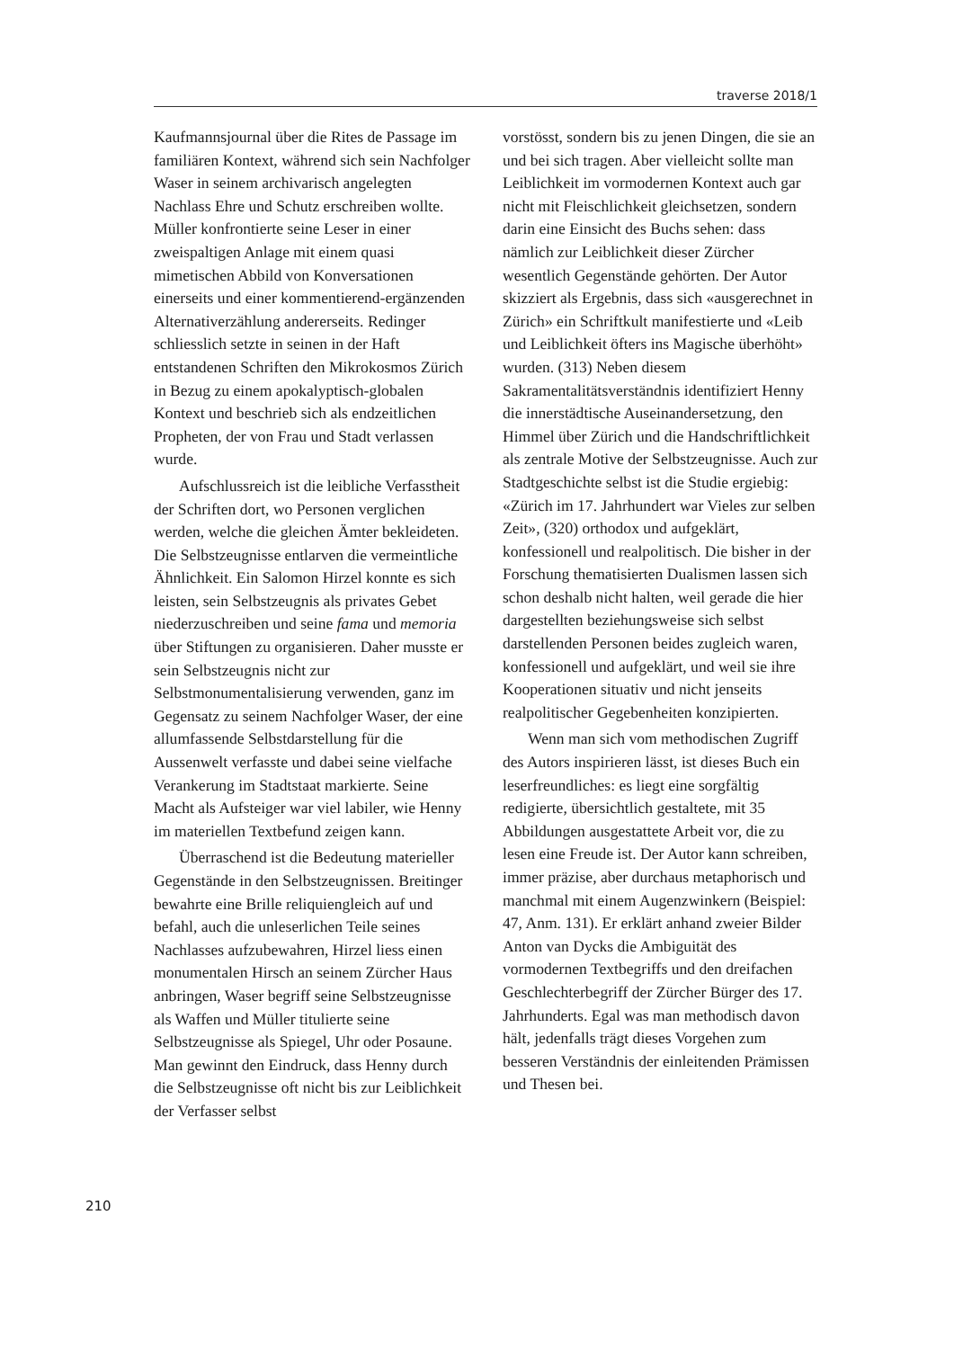traverse 2018/1
Kaufmannsjournal über die Rites de Passage im familiären Kontext, während sich sein Nachfolger Waser in seinem archivarisch angelegten Nachlass Ehre und Schutz erschreiben wollte. Müller konfrontierte seine Leser in einer zweispaltigen Anlage mit einem quasi mimetischen Abbild von Konversationen einerseits und einer kommentierend-ergänzenden Alternativerzählung andererseits. Redinger schliesslich setzte in seinen in der Haft entstandenen Schriften den Mikrokosmos Zürich in Bezug zu einem apokalyptisch-globalen Kontext und beschrieb sich als endzeitlichen Propheten, der von Frau und Stadt verlassen wurde.
Aufschlussreich ist die leibliche Verfasstheit der Schriften dort, wo Personen verglichen werden, welche die gleichen Ämter bekleideten. Die Selbstzeugnisse entlarven die vermeintliche Ähnlichkeit. Ein Salomon Hirzel konnte es sich leisten, sein Selbstzeugnis als privates Gebet niederzuschreiben und seine fama und memoria über Stiftungen zu organisieren. Daher musste er sein Selbstzeugnis nicht zur Selbstmonumentalisierung verwenden, ganz im Gegensatz zu seinem Nachfolger Waser, der eine allumfassende Selbstdarstellung für die Aussenwelt verfasste und dabei seine vielfache Verankerung im Stadtstaat markierte. Seine Macht als Aufsteiger war viel labiler, wie Henny im materiellen Textbefund zeigen kann.
Überraschend ist die Bedeutung materieller Gegenstände in den Selbstzeugnissen. Breitinger bewahrte eine Brille reliquiengleich auf und befahl, auch die unleserlichen Teile seines Nachlasses aufzubewahren, Hirzel liess einen monumentalen Hirsch an seinem Zürcher Haus anbringen, Waser begriff seine Selbstzeugnisse als Waffen und Müller titulierte seine Selbstzeugnisse als Spiegel, Uhr oder Posaune. Man gewinnt den Eindruck, dass Henny durch die Selbstzeugnisse oft nicht bis zur Leiblichkeit der Verfasser selbst
vorstösst, sondern bis zu jenen Dingen, die sie an und bei sich tragen. Aber vielleicht sollte man Leiblichkeit im vormodernen Kontext auch gar nicht mit Fleischlichkeit gleichsetzen, sondern darin eine Einsicht des Buchs sehen: dass nämlich zur Leiblichkeit dieser Zürcher wesentlich Gegenstände gehörten. Der Autor skizziert als Ergebnis, dass sich «ausgerechnet in Zürich» ein Schriftkult manifestierte und «Leib und Leiblichkeit öfters ins Magische überhöht» wurden. (313) Neben diesem Sakramentalitätsverständnis identifiziert Henny die innerstädtische Auseinandersetzung, den Himmel über Zürich und die Handschriftlichkeit als zentrale Motive der Selbstzeugnisse. Auch zur Stadtgeschichte selbst ist die Studie ergiebig: «Zürich im 17. Jahrhundert war Vieles zur selben Zeit», (320) orthodox und aufgeklärt, konfessionell und realpolitisch. Die bisher in der Forschung thematisierten Dualismen lassen sich schon deshalb nicht halten, weil gerade die hier dargestellten beziehungsweise sich selbst darstellenden Personen beides zugleich waren, konfessionell und aufgeklärt, und weil sie ihre Kooperationen situativ und nicht jenseits realpolitischer Gegebenheiten konzipierten.
Wenn man sich vom methodischen Zugriff des Autors inspirieren lässt, ist dieses Buch ein leserfreundliches: es liegt eine sorgfältig redigierte, übersichtlich gestaltete, mit 35 Abbildungen ausgestattete Arbeit vor, die zu lesen eine Freude ist. Der Autor kann schreiben, immer präzise, aber durchaus metaphorisch und manchmal mit einem Augenzwinkern (Beispiel: 47, Anm. 131). Er erklärt anhand zweier Bilder Anton van Dycks die Ambiguität des vormodernen Textbegriffs und den dreifachen Geschlechterbegriff der Zürcher Bürger des 17. Jahrhunderts. Egal was man methodisch davon hält, jedenfalls trägt dieses Vorgehen zum besseren Verständnis der einleitenden Prämissen und Thesen bei.
210